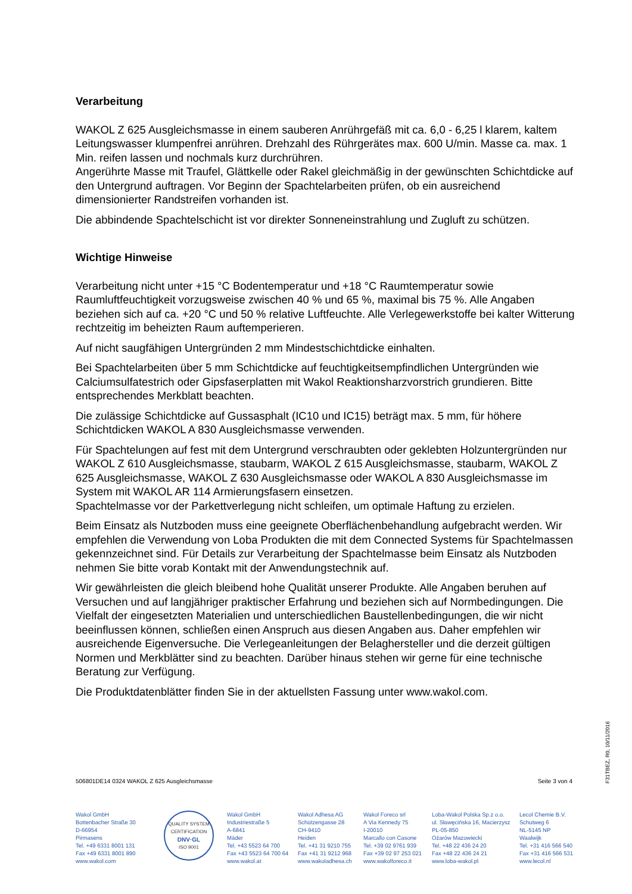Verarbeitung
WAKOL Z 625 Ausgleichsmasse in einem sauberen Anrührgefäß mit ca. 6,0 - 6,25 l klarem, kaltem Leitungswasser klumpenfrei anrühren. Drehzahl des Rührgerätes max. 600 U/min. Masse ca. max. 1 Min. reifen lassen und nochmals kurz durchrühren.
Angerührte Masse mit Traufel, Glättkelle oder Rakel gleichmäßig in der gewünschten Schichtdicke auf den Untergrund auftragen. Vor Beginn der Spachtelarbeiten prüfen, ob ein ausreichend dimensionierter Randstreifen vorhanden ist.
Die abbindende Spachtelschicht ist vor direkter Sonneneinstrahlung und Zugluft zu schützen.
Wichtige Hinweise
Verarbeitung nicht unter +15 °C Bodentemperatur und +18 °C Raumtemperatur sowie Raumluftfeuchtigkeit vorzugsweise zwischen 40 % und 65 %, maximal bis 75 %. Alle Angaben beziehen sich auf ca. +20 °C und 50 % relative Luftfeuchte. Alle Verlegewerkstoffe bei kalter Witterung rechtzeitig im beheizten Raum auftemperieren.
Auf nicht saugfähigen Untergründen 2 mm Mindestschichtdicke einhalten.
Bei Spachtelarbeiten über 5 mm Schichtdicke auf feuchtigkeitsempfindlichen Untergründen wie Calciumsulfatestrich oder Gipsfaserplatten mit Wakol Reaktionsharzvorstrich grundieren. Bitte entsprechendes Merkblatt beachten.
Die zulässige Schichtdicke auf Gussasphalt (IC10 und IC15) beträgt max. 5 mm, für höhere Schichtdicken WAKOL A 830 Ausgleichsmasse verwenden.
Für Spachtelungen auf fest mit dem Untergrund verschraubten oder geklebten Holzuntergründen nur WAKOL Z 610 Ausgleichsmasse, staubarm, WAKOL Z 615 Ausgleichsmasse, staubarm, WAKOL Z 625 Ausgleichsmasse, WAKOL Z 630 Ausgleichsmasse oder WAKOL A 830 Ausgleichsmasse im System mit WAKOL AR 114 Armierungsfasern einsetzen.
Spachtelmasse vor der Parkettverlegung nicht schleifen, um optimale Haftung zu erzielen.
Beim Einsatz als Nutzboden muss eine geeignete Oberflächenbehandlung aufgebracht werden. Wir empfehlen die Verwendung von Loba Produkten die mit dem Connected Systems für Spachtelmassen gekennzeichnet sind. Für Details zur Verarbeitung der Spachtelmasse beim Einsatz als Nutzboden nehmen Sie bitte vorab Kontakt mit der Anwendungstechnik auf.
Wir gewährleisten die gleich bleibend hohe Qualität unserer Produkte. Alle Angaben beruhen auf Versuchen und auf langjähriger praktischer Erfahrung und beziehen sich auf Normbedingungen. Die Vielfalt der eingesetzten Materialien und unterschiedlichen Baustellenbedingungen, die wir nicht beeinflussen können, schließen einen Anspruch aus diesen Angaben aus. Daher empfehlen wir ausreichende Eigenversuche. Die Verlegeanleitungen der Belaghersteller und die derzeit gültigen Normen und Merkblätter sind zu beachten. Darüber hinaus stehen wir gerne für eine technische Beratung zur Verfügung.
Die Produktdatenblätter finden Sie in der aktuellsten Fassung unter www.wakol.com.
F31TBEZ, R0, 10/11/2016
506801DE14 0324 WAKOL Z 625 Ausgleichsmasse Seite 3 von 4
Wakol GmbH
Bottenbacher Straße 30
D-66954
Pirmasens
Tel. +49 6331 8001 131
Fax +49 6331 8001 890
www.wakol.com
QUALITY SYSTEM CERTIFICATION
DNV·GL
ISO 9001
Wakol GmbH
Industriestraße 5
A-6841
Mäder
Tel. +43 5523 64 700
Fax +43 5523 64 700 64
www.wakol.at
Wakol Adhesa AG
Schützengasse 28
CH-9410
Heiden
Tel. +41 31 9210 755
Fax +41 31 9212 968
www.wakoladhesa.ch
Wakol Foreco srl
A Via Kennedy 75
I-20010
Marcallo con Casone
Tel. +39 02 9761 939
Fax +39 02 97 253 021
www.wakolforeco.it
Loba-Wakol Polska Sp.z o.o.
ul. Sławęcińska 16, Macierzysz
PL-05-850
Ożarów Mazowiecki
Tel. +48 22 436 24 20
Fax +48 22 436 24 21
www.loba-wakol.pl
Lecol Chemie B.V.
Schutweg 6
NL-5145 NP
Waalwijk
Tel. +31 416 566 540
Fax +31 416 566 531
www.lecol.nl